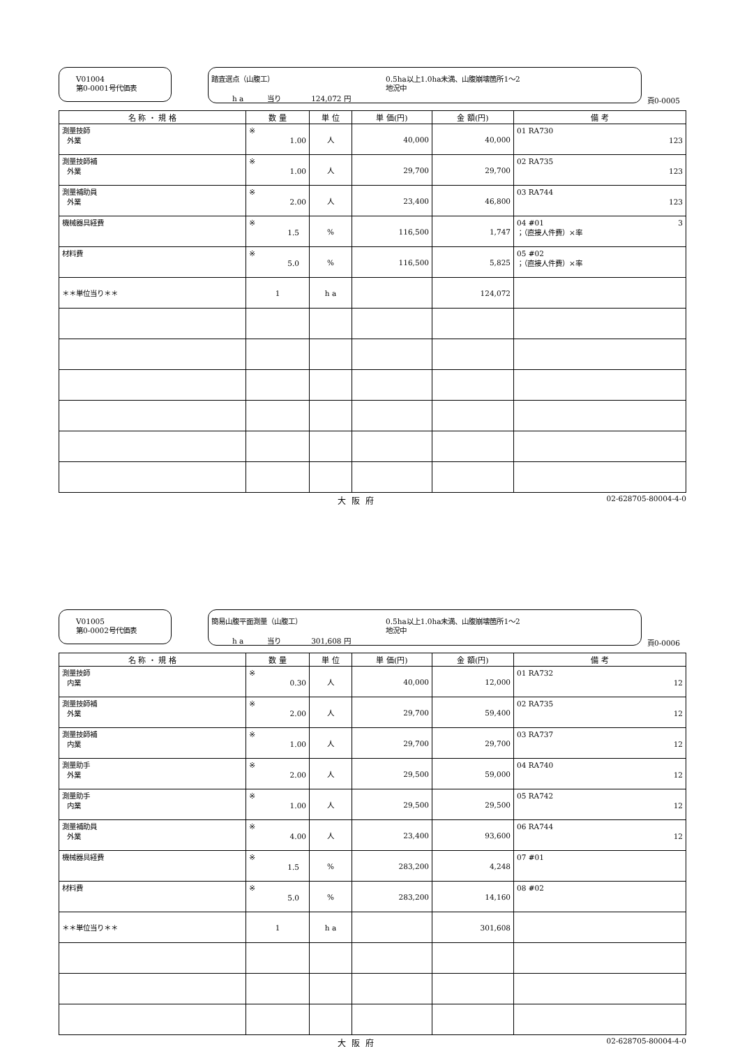V01004
第0-0001号代価表
踏査選点（山腹工）
0.5ha以上1.0ha未満、山腹崩壊箇所1～2
地況中
h a 当り 124,072 円
頁0-0005
| 名 称 ・ 規 格 | 数 量 | 単 位 | 単 価(円) | 金 額(円) | 備 考 |
| --- | --- | --- | --- | --- | --- |
| 測量技師 外業 | ※ 1.00 | 人 | 40,000 | 40,000 | 01 RA730 123 |
| 測量技師補 外業 | ※ 1.00 | 人 | 29,700 | 29,700 | 02 RA735 123 |
| 測量補助員 外業 | ※ 2.00 | 人 | 23,400 | 46,800 | 03 RA744 123 |
| 機械器具経費 | ※ 1.5 | % | 116,500 | 1,747 | 04 #01 3 ；（直接人件費）×率 |
| 材料費 | ※ 5.0 | % | 116,500 | 5,825 | 05 #02 ；（直接人件費）×率 |
| ＊＊単位当り＊＊ | 1 | h a | | 124,072 | |
大阪府 02-628705-80004-4-0
V01005
第0-0002号代価表
簡易山腹平面測量（山腹工）
0.5ha以上1.0ha未満、山腹崩壊箇所1～2
地況中
h a 当り 301,608 円
頁0-0006
| 名 称 ・ 規 格 | 数 量 | 単 位 | 単 価(円) | 金 額(円) | 備 考 |
| --- | --- | --- | --- | --- | --- |
| 測量技師 内業 | ※ 0.30 | 人 | 40,000 | 12,000 | 01 RA732 12 |
| 測量技師補 外業 | ※ 2.00 | 人 | 29,700 | 59,400 | 02 RA735 12 |
| 測量技師補 内業 | ※ 1.00 | 人 | 29,700 | 29,700 | 03 RA737 12 |
| 測量助手 外業 | ※ 2.00 | 人 | 29,500 | 59,000 | 04 RA740 12 |
| 測量助手 内業 | ※ 1.00 | 人 | 29,500 | 29,500 | 05 RA742 12 |
| 測量補助員 外業 | ※ 4.00 | 人 | 23,400 | 93,600 | 06 RA744 12 |
| 機械器具経費 | ※ 1.5 | % | 283,200 | 4,248 | 07 #01 |
| 材料費 | ※ 5.0 | % | 283,200 | 14,160 | 08 #02 |
| ＊＊単位当り＊＊ | 1 | h a | | 301,608 | |
大阪府 02-628705-80004-4-0